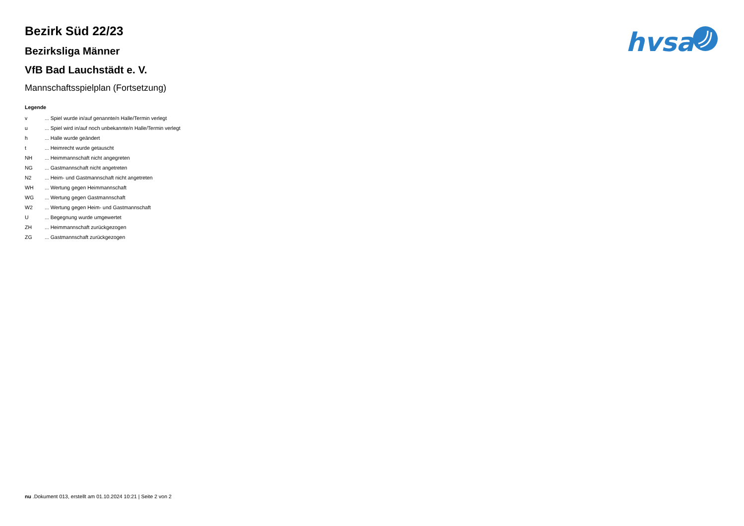Bezirk Süd 22/23
Bezirksliga Männer
VfB Bad Lauchstädt e. V.
Mannschaftsspielplan (Fortsetzung)
Legende
| v | ... Spiel wurde in/auf genannte/n Halle/Termin verlegt |
| u | ... Spiel wird in/auf noch unbekannte/n Halle/Termin verlegt |
| h | ... Halle wurde geändert |
| t | ... Heimrecht wurde getauscht |
| NH | ... Heimmannschaft nicht angegreten |
| NG | ... Gastmannschaft nicht angetreten |
| N2 | ... Heim- und Gastmannschaft nicht angetreten |
| WH | ... Wertung gegen Heimmannschaft |
| WG | ... Wertung gegen Gastmannschaft |
| W2 | ... Wertung gegen Heim- und Gastmannschaft |
| U | ... Begegnung wurde umgewertet |
| ZH | ... Heimmannschaft zurückgezogen |
| ZG | ... Gastmannschaft zurückgezogen |
hvsa
nu .Dokument 013, erstellt am 01.10.2024 10:21 | Seite 2 von 2